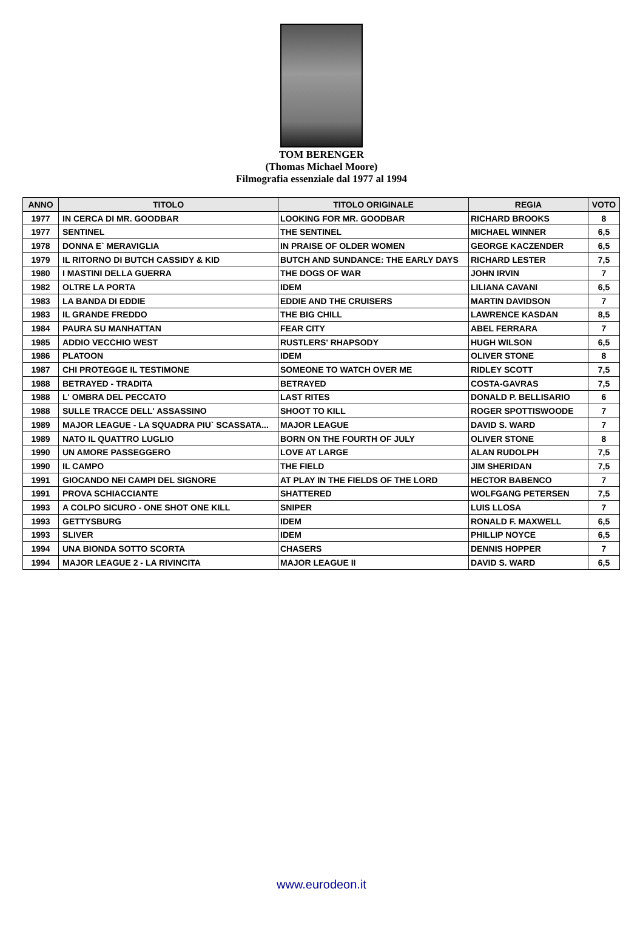TOM BERENGER
(Thomas Michael Moore)
Filmografia essenziale dal 1977 al 1994
| ANNO | TITOLO | TITOLO ORIGINALE | REGIA | VOTO |
| --- | --- | --- | --- | --- |
| 1977 | IN CERCA DI MR. GOODBAR | LOOKING FOR MR. GOODBAR | RICHARD BROOKS | 8 |
| 1977 | SENTINEL | THE SENTINEL | MICHAEL WINNER | 6,5 |
| 1978 | DONNA E` MERAVIGLIA | IN PRAISE OF OLDER WOMEN | GEORGE KACZENDER | 6,5 |
| 1979 | IL RITORNO DI BUTCH CASSIDY & KID | BUTCH AND SUNDANCE: THE EARLY DAYS | RICHARD LESTER | 7,5 |
| 1980 | I MASTINI DELLA GUERRA | THE DOGS OF WAR | JOHN IRVIN | 7 |
| 1982 | OLTRE LA PORTA | IDEM | LILIANA CAVANI | 6,5 |
| 1983 | LA BANDA DI EDDIE | EDDIE AND THE CRUISERS | MARTIN DAVIDSON | 7 |
| 1983 | IL GRANDE FREDDO | THE BIG CHILL | LAWRENCE KASDAN | 8,5 |
| 1984 | PAURA SU MANHATTAN | FEAR CITY | ABEL FERRARA | 7 |
| 1985 | ADDIO VECCHIO WEST | RUSTLERS' RHAPSODY | HUGH WILSON | 6,5 |
| 1986 | PLATOON | IDEM | OLIVER STONE | 8 |
| 1987 | CHI PROTEGGE IL TESTIMONE | SOMEONE TO WATCH OVER ME | RIDLEY SCOTT | 7,5 |
| 1988 | BETRAYED - TRADITA | BETRAYED | COSTA-GAVRAS | 7,5 |
| 1988 | L' OMBRA DEL PECCATO | LAST RITES | DONALD P. BELLISARIO | 6 |
| 1988 | SULLE TRACCE DELL' ASSASSINO | SHOOT TO KILL | ROGER SPOTTISWOODE | 7 |
| 1989 | MAJOR LEAGUE - LA SQUADRA PIU` SCASSATA... | MAJOR LEAGUE | DAVID S. WARD | 7 |
| 1989 | NATO IL QUATTRO LUGLIO | BORN ON THE FOURTH OF JULY | OLIVER STONE | 8 |
| 1990 | UN AMORE PASSEGGERO | LOVE AT LARGE | ALAN RUDOLPH | 7,5 |
| 1990 | IL CAMPO | THE FIELD | JIM SHERIDAN | 7,5 |
| 1991 | GIOCANDO NEI CAMPI DEL SIGNORE | AT PLAY IN THE FIELDS OF THE LORD | HECTOR BABENCO | 7 |
| 1991 | PROVA SCHIACCIANTE | SHATTERED | WOLFGANG PETERSEN | 7,5 |
| 1993 | A COLPO SICURO - ONE SHOT ONE KILL | SNIPER | LUIS LLOSA | 7 |
| 1993 | GETTYSBURG | IDEM | RONALD F. MAXWELL | 6,5 |
| 1993 | SLIVER | IDEM | PHILLIP NOYCE | 6,5 |
| 1994 | UNA BIONDA SOTTO SCORTA | CHASERS | DENNIS HOPPER | 7 |
| 1994 | MAJOR LEAGUE 2 - LA RIVINCITA | MAJOR LEAGUE II | DAVID S. WARD | 6,5 |
www.eurodeon.it